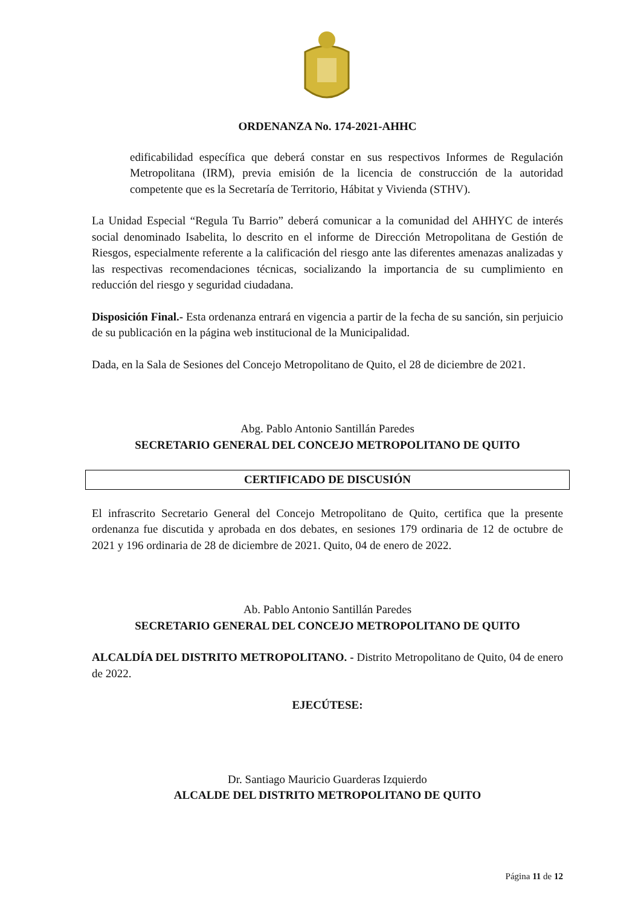ORDENANZA No. 174-2021-AHHC
edificabilidad específica que deberá constar en sus respectivos Informes de Regulación Metropolitana (IRM), previa emisión de la licencia de construcción de la autoridad competente que es la Secretaría de Territorio, Hábitat y Vivienda (STHV).
La Unidad Especial “Regula Tu Barrio” deberá comunicar a la comunidad del AHHYC de interés social denominado Isabelita, lo descrito en el informe de Dirección Metropolitana de Gestión de Riesgos, especialmente referente a la calificación del riesgo ante las diferentes amenazas analizadas y las respectivas recomendaciones técnicas, socializando la importancia de su cumplimiento en reducción del riesgo y seguridad ciudadana.
Disposición Final.- Esta ordenanza entrará en vigencia a partir de la fecha de su sanción, sin perjuicio de su publicación en la página web institucional de la Municipalidad.
Dada, en la Sala de Sesiones del Concejo Metropolitano de Quito, el 28 de diciembre de 2021.
Abg. Pablo Antonio Santillán Paredes
SECRETARIO GENERAL DEL CONCEJO METROPOLITANO DE QUITO
CERTIFICADO DE DISCUSIÓN
El infrascrito Secretario General del Concejo Metropolitano de Quito, certifica que la presente ordenanza fue discutida y aprobada en dos debates, en sesiones 179 ordinaria de 12 de octubre de 2021 y 196 ordinaria de 28 de diciembre de 2021. Quito, 04 de enero de 2022.
Ab. Pablo Antonio Santillán Paredes
SECRETARIO GENERAL DEL CONCEJO METROPOLITANO DE QUITO
ALCALDÍA DEL DISTRITO METROPOLITANO. - Distrito Metropolitano de Quito, 04 de enero de 2022.
EJECÚTESE:
Dr. Santiago Mauricio Guarderas Izquierdo
ALCALDE DEL DISTRITO METROPOLITANO DE QUITO
Página 11 de 12